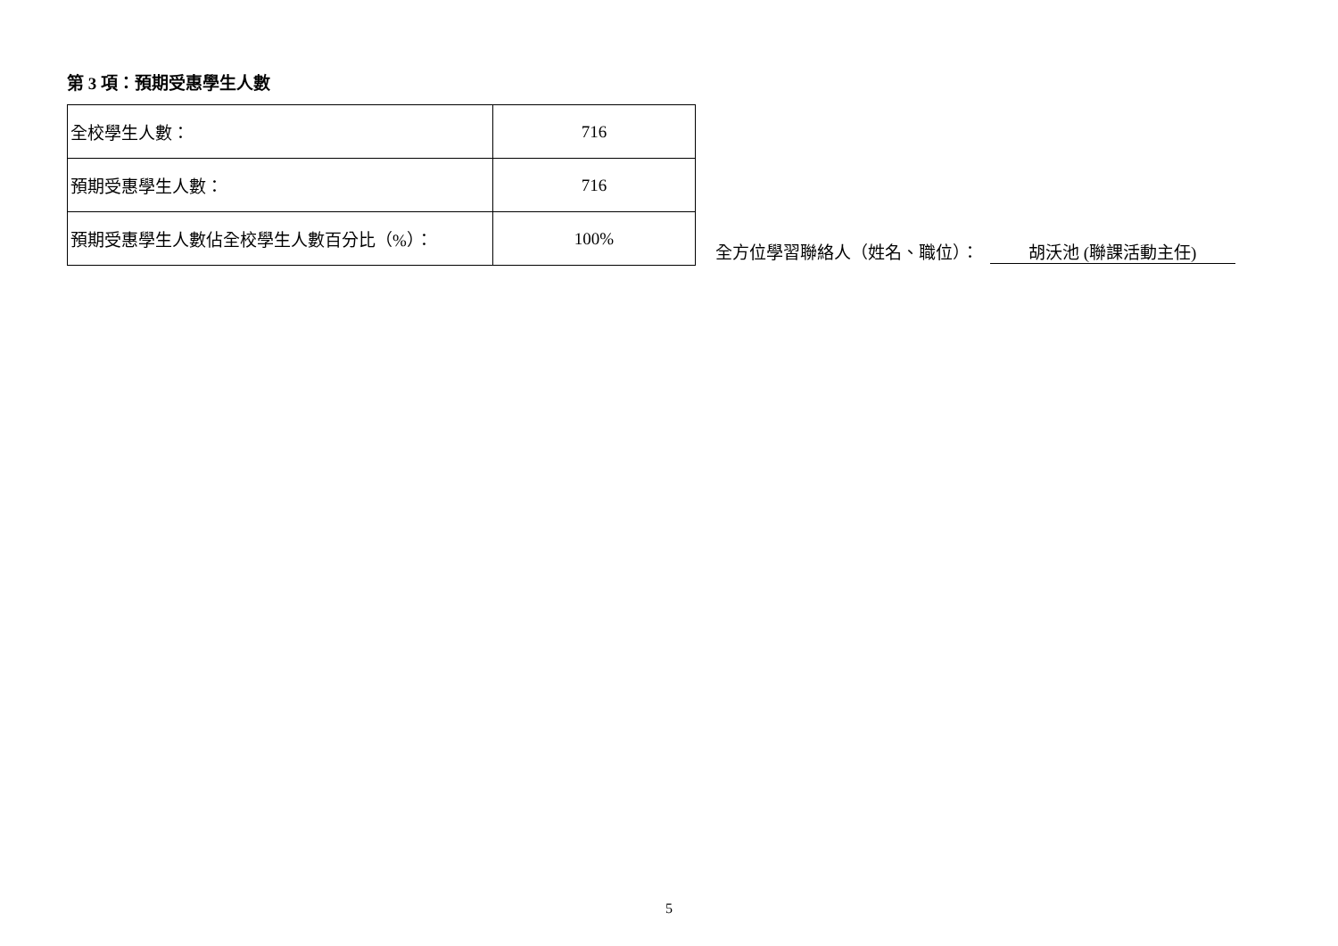第 3 項：預期受惠學生人數
| 全校學生人數： | 716 |
| 預期受惠學生人數： | 716 |
| 預期受惠學生人數佔全校學生人數百分比（%）： | 100% |
全方位學習聯絡人（姓名、職位）： 胡沃池 (聯課活動主任)
5